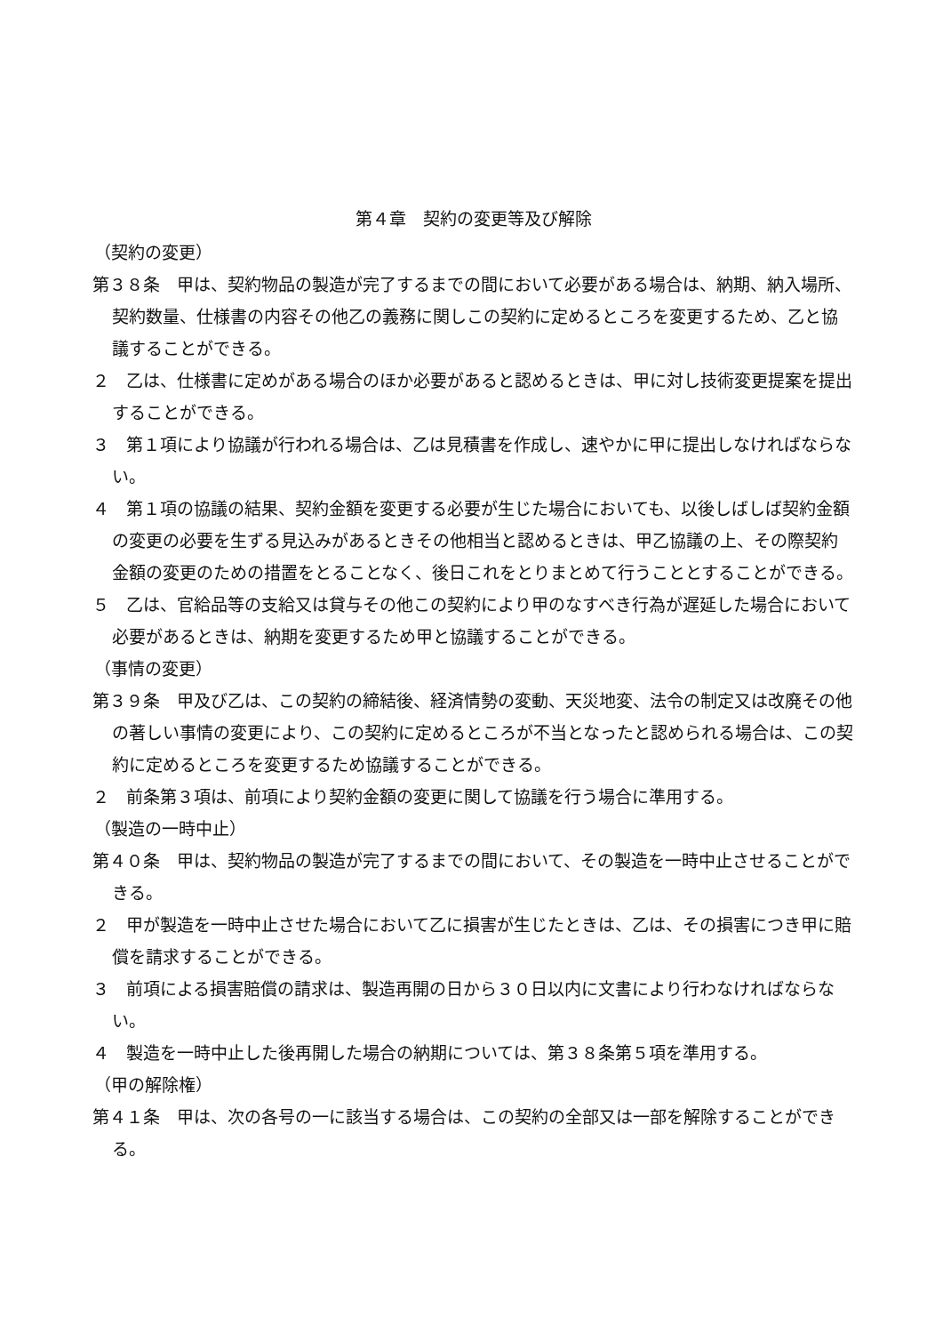第４章　契約の変更等及び解除
（契約の変更）
第３８条　甲は、契約物品の製造が完了するまでの間において必要がある場合は、納期、納入場所、契約数量、仕様書の内容その他乙の義務に関しこの契約に定めるところを変更するため、乙と協議することができる。
２　乙は、仕様書に定めがある場合のほか必要があると認めるときは、甲に対し技術変更提案を提出することができる。
３　第１項により協議が行われる場合は、乙は見積書を作成し、速やかに甲に提出しなければならない。
４　第１項の協議の結果、契約金額を変更する必要が生じた場合においても、以後しばしば契約金額の変更の必要を生ずる見込みがあるときその他相当と認めるときは、甲乙協議の上、その際契約金額の変更のための措置をとることなく、後日これをとりまとめて行うこととすることができる。
５　乙は、官給品等の支給又は貸与その他この契約により甲のなすべき行為が遅延した場合において必要があるときは、納期を変更するため甲と協議することができる。
（事情の変更）
第３９条　甲及び乙は、この契約の締結後、経済情勢の変動、天災地変、法令の制定又は改廃その他の著しい事情の変更により、この契約に定めるところが不当となったと認められる場合は、この契約に定めるところを変更するため協議することができる。
２　前条第３項は、前項により契約金額の変更に関して協議を行う場合に準用する。
（製造の一時中止）
第４０条　甲は、契約物品の製造が完了するまでの間において、その製造を一時中止させることができる。
２　甲が製造を一時中止させた場合において乙に損害が生じたときは、乙は、その損害につき甲に賠償を請求することができる。
３　前項による損害賠償の請求は、製造再開の日から３０日以内に文書により行わなければならない。
４　製造を一時中止した後再開した場合の納期については、第３８条第５項を準用する。
（甲の解除権）
第４１条　甲は、次の各号の一に該当する場合は、この契約の全部又は一部を解除することができる。